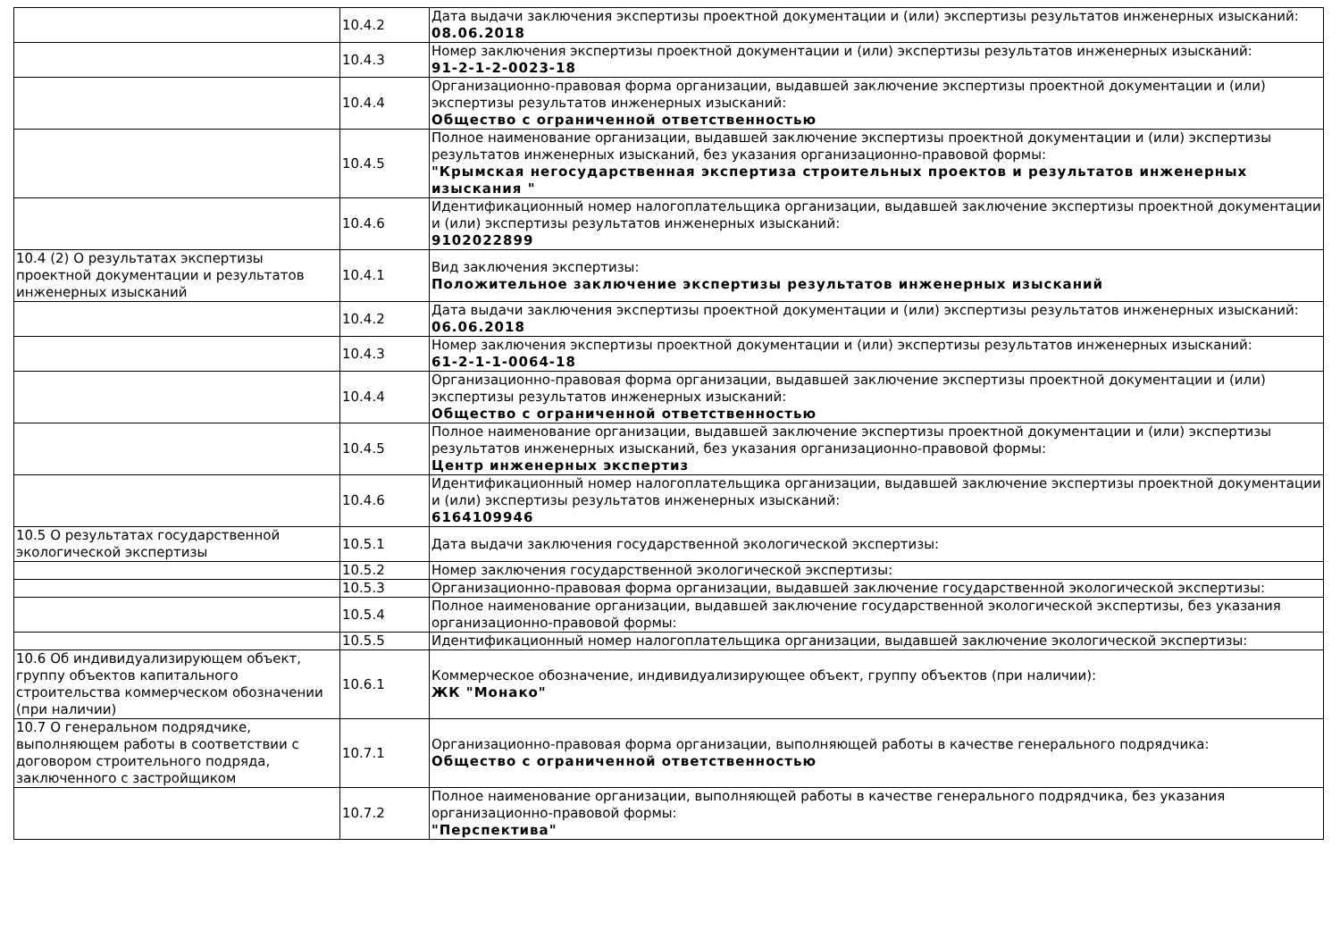| | 10.4.2 | Дата выдачи заключения экспертизы проектной документации и (или) экспертизы результатов инженерных изысканий: 08.06.2018 |
| | 10.4.3 | Номер заключения экспертизы проектной документации и (или) экспертизы результатов инженерных изысканий: 91-2-1-2-0023-18 |
| | 10.4.4 | Организационно-правовая форма организации, выдавшей заключение экспертизы проектной документации и (или) экспертизы результатов инженерных изысканий: Общество с ограниченной ответственностью |
| | 10.4.5 | Полное наименование организации, выдавшей заключение экспертизы проектной документации и (или) экспертизы результатов инженерных изысканий, без указания организационно-правовой формы: "Крымская негосударственная экспертиза строительных проектов и результатов инженерных изыскания " |
| | 10.4.6 | Идентификационный номер налогоплательщика организации, выдавшей заключение экспертизы проектной документации и (или) экспертизы результатов инженерных изысканий: 9102022899 |
| 10.4 (2) О результатах экспертизы проектной документации и результатов инженерных изысканий | 10.4.1 | Вид заключения экспертизы: Положительное заключение экспертизы результатов инженерных изысканий |
| | 10.4.2 | Дата выдачи заключения экспертизы проектной документации и (или) экспертизы результатов инженерных изысканий: 06.06.2018 |
| | 10.4.3 | Номер заключения экспертизы проектной документации и (или) экспертизы результатов инженерных изысканий: 61-2-1-1-0064-18 |
| | 10.4.4 | Организационно-правовая форма организации, выдавшей заключение экспертизы проектной документации и (или) экспертизы результатов инженерных изысканий: Общество с ограниченной ответственностью |
| | 10.4.5 | Полное наименование организации, выдавшей заключение экспертизы проектной документации и (или) экспертизы результатов инженерных изысканий, без указания организационно-правовой формы: Центр инженерных экспертиз |
| | 10.4.6 | Идентификационный номер налогоплательщика организации, выдавшей заключение экспертизы проектной документации и (или) экспертизы результатов инженерных изысканий: 6164109946 |
| 10.5 О результатах государственной экологической экспертизы | 10.5.1 | Дата выдачи заключения государственной экологической экспертизы: |
| | 10.5.2 | Номер заключения государственной экологической экспертизы: |
| | 10.5.3 | Организационно-правовая форма организации, выдавшей заключение государственной экологической экспертизы: |
| | 10.5.4 | Полное наименование организации, выдавшей заключение государственной экологической экспертизы, без указания организационно-правовой формы: |
| | 10.5.5 | Идентификационный номер налогоплательщика организации, выдавшей заключение экологической экспертизы: |
| 10.6 Об индивидуализирующем объект, группу объектов капитального строительства коммерческом обозначении (при наличии) | 10.6.1 | Коммерческое обозначение, индивидуализирующее объект, группу объектов (при наличии): ЖК "Монако" |
| 10.7 О генеральном подрядчике, выполняющем работы в соответствии с договором строительного подряда, заключенного с застройщиком | 10.7.1 | Организационно-правовая форма организации, выполняющей работы в качестве генерального подрядчика: Общество с ограниченной ответственностью |
| | 10.7.2 | Полное наименование организации, выполняющей работы в качестве генерального подрядчика, без указания организационно-правовой формы: "Перспектива" |